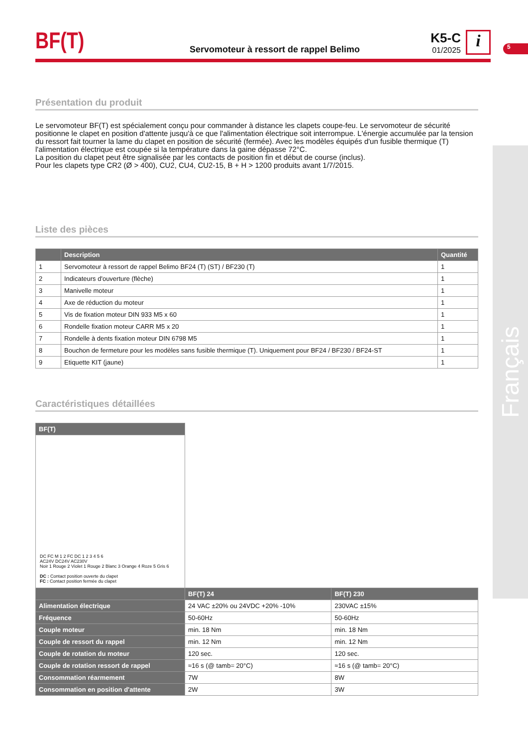5
Français
BF(T)
Servomoteur à ressort de rappel Belimo
K5-C
01/2025
i
Présentation du produit
Le servomoteur BF(T) est spécialement conçu pour commander à distance les clapets coupe-feu. Le servomoteur de sécurité positionne le clapet en position d'attente jusqu'à ce que l'alimentation électrique soit interrompue. L'énergie accumulée par la tension du ressort fait tourner la lame du clapet en position de sécurité (fermée). Avec les modèles équipés d'un fusible thermique (T) l'alimentation électrique est coupée si la température dans la gaine dépasse 72°C.
La position du clapet peut être signalisée par les contacts de position fin et début de course (inclus).
Pour les clapets type CR2 (Ø > 400), CU2, CU4, CU2-15, B + H > 1200 produits avant 1/7/2015.
Liste des pièces
| | Description | Quantité |
| --- | --- | --- |
| 1 | Servomoteur à ressort de rappel Belimo BF24 (T) (ST) / BF230 (T) | 1 |
| 2 | Indicateurs d'ouverture (flèche) | 1 |
| 3 | Manivelle moteur | 1 |
| 4 | Axe de réduction du moteur | 1 |
| 5 | Vis de fixation moteur DIN 933 M5 x 60 | 1 |
| 6 | Rondelle fixation moteur CARR M5 x 20 | 1 |
| 7 | Rondelle à dents fixation moteur DIN 6798 M5 | 1 |
| 8 | Bouchon de fermeture pour les modèles sans fusible thermique (T). Uniquement pour BF24 / BF230 / BF24-ST | 1 |
| 9 | Etiquette KIT (jaune) | 1 |
Caractéristiques détaillées
| BF(T) | | |
| DC FC M 1 2 FC DC 1 2 3 4 5 6 AC24V DC24V AC230V Noir 1 Rouge 2 Violet 1 Rouge 2 Blanc 3 Orange 4 Roze 5 Gris 6 DC : Contact position ouverte du clapet FC : Contact position fermée du clapet | | |
| | BF(T) 24 | BF(T) 230 |
| Alimentation électrique | 24 VAC ±20% ou 24VDC +20% -10% | 230VAC ±15% |
| Fréquence | 50-60Hz | 50-60Hz |
| Couple moteur | min. 18 Nm | min. 18 Nm |
| Couple de ressort du rappel | min. 12 Nm | min. 12 Nm |
| Couple de rotation du moteur | 120 sec. | 120 sec. |
| Couple de rotation ressort de rappel | ≈16 s (@ tamb= 20°C) | ≈16 s (@ tamb= 20°C) |
| Consommation réarmement | 7W | 8W |
| Consommation en position d'attente | 2W | 3W |